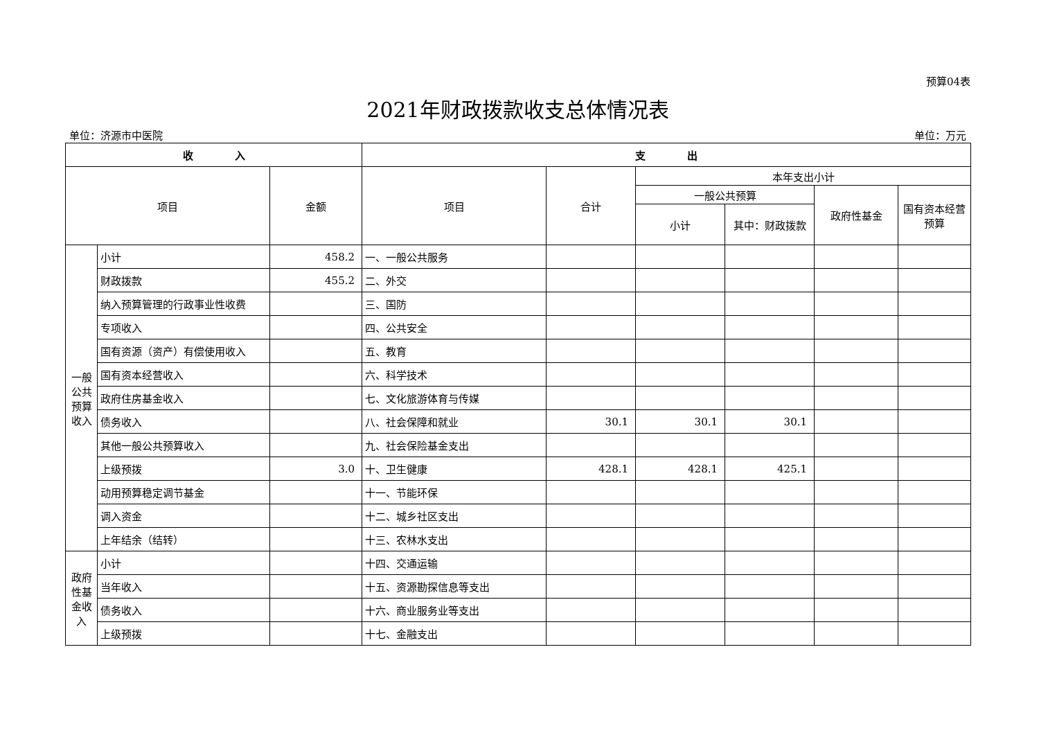预算04表
2021年财政拨款收支总体情况表
单位：济源市中医院 单位：万元
| 收 入 | | | 支 出 | | | | | |
| --- | --- | --- | --- | --- | --- | --- | --- | --- |
| 项目 | | 金额 | 项目 | 合计 | 本年支出小计 | | | |
| | | | | | 一般公共预算 | | 政府性基金 | 国有资本经营预算 |
| | | | | | 小计 | 其中：财政拨款 | | |
| 一般公共预算收入 | 小计 | 458.2 | 一、一般公共服务 | | | | | |
| | 财政拨款 | 455.2 | 二、外交 | | | | | |
| | 纳入预算管理的行政事业性收费 | | 三、国防 | | | | | |
| | 专项收入 | | 四、公共安全 | | | | | |
| | 国有资源（资产）有偿使用收入 | | 五、教育 | | | | | |
| | 国有资本经营收入 | | 六、科学技术 | | | | | |
| | 政府住房基金收入 | | 七、文化旅游体育与传媒 | | | | | |
| | 债务收入 | | 八、社会保障和就业 | 30.1 | 30.1 | 30.1 | | |
| | 其他一般公共预算收入 | | 九、社会保险基金支出 | | | | | |
| | 上级预拨 | 3.0 | 十、卫生健康 | 428.1 | 428.1 | 425.1 | | |
| | 动用预算稳定调节基金 | | 十一、节能环保 | | | | | |
| | 调入资金 | | 十二、城乡社区支出 | | | | | |
| | 上年结余（结转） | | 十三、农林水支出 | | | | | |
| 政府性基金收入 | 小计 | | 十四、交通运输 | | | | | |
| | 当年收入 | | 十五、资源勘探信息等支出 | | | | | |
| | 债务收入 | | 十六、商业服务业等支出 | | | | | |
| | 上级预拨 | | 十七、金融支出 | | | | | |